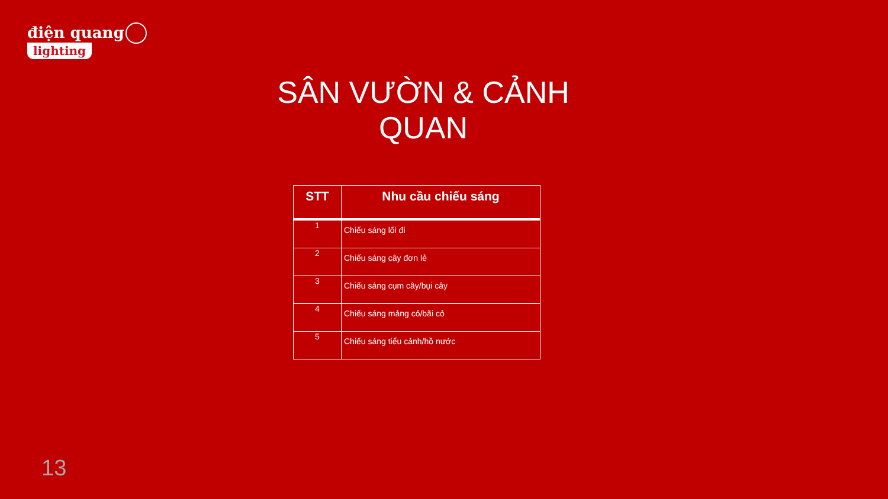điện quang
lighting
SÂN VƯỜN & CẢNH QUAN
| STT | Nhu cầu chiếu sáng |
| --- | --- |
| 1 | Chiếu sáng lối đi |
| 2 | Chiếu sáng cây đơn lẻ |
| 3 | Chiếu sáng cụm cây/bụi cây |
| 4 | Chiếu sáng mảng cỏ/bãi cỏ |
| 5 | Chiếu sáng tiểu cảnh/hồ nước |
13